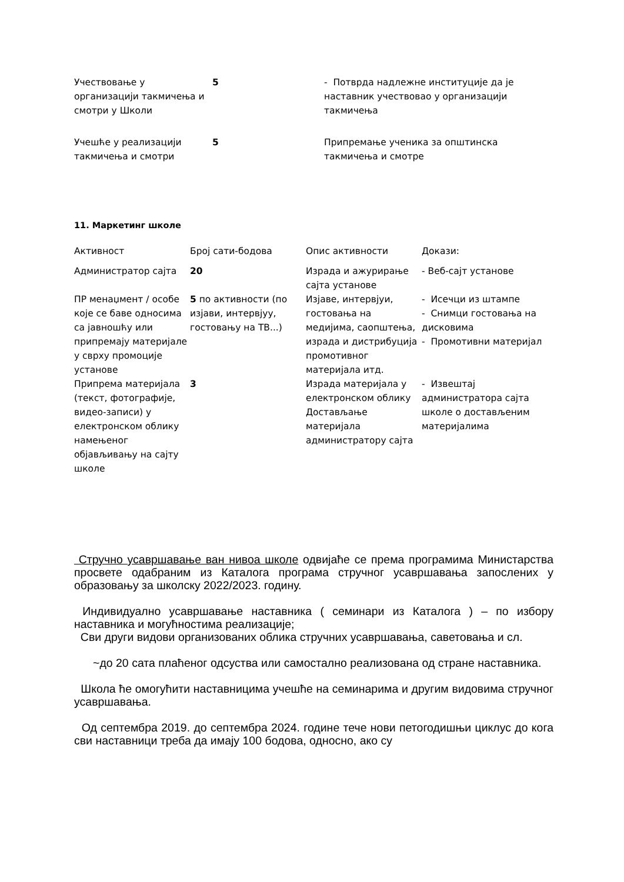| Учествовање у организацији такмичења и смотри у Школи | 5 | - Потврда надлежне институције да је наставник учествовао у организацији такмичења |
| Учешће у реализацији такмичења и смотри | 5 | Припремање ученика за општинска такмичења и смотре |
11. Маркетинг школе
| Активност | Број сати-бодова | Опис активности | Докази: |
| Администратор сајта | 20 | Израда и ажурирање сајта установе | - Веб-сајт установе |
| ПР менаџмент / особе које се баве односима са јавношћу или припремају материјале у сврху промоције установе | 5 по активности (по изјави, интервјуу, гостовању на ТВ...) | Изјаве, интервјуи, гостовања на медијима, саопштења, израда и дистрибуција промотивног материјала итд. | - Исечци из штампе - Снимци гостовања на дисковима - Промотивни материјал |
| Припрема материјала (текст, фотографије, видео-записи) у електронском облику намењеног објављивању на сајту школе | 3 | Израда материјала у електронском облику Достављање материјала администратору сајта | - Извештај администратора сајта школе о достављеним материјалима |
Стручно усавршавање ван нивоа школе одвијаће се према програмима Министарства просвете одабраним из Каталога програма стручног усавршавања запослених у образовању за школску 2022/2023. годину.
Индивидуално усавршавање наставника ( семинари из Каталога ) – по избору наставника и могућностима реализације;
Сви други видови организованих облика стручних усавршавања, саветовања и сл.
~до 20 сата плаћеног одсуства или самостално реализована од стране наставника.
Школа ће омогућити наставницима учешће на семинарима и другим видовима стручног усавршавања.
Од септембра 2019. до септембра 2024. године тече нови петогодишњи циклус до кога сви наставници треба да имају 100 бодова, односно, ако су